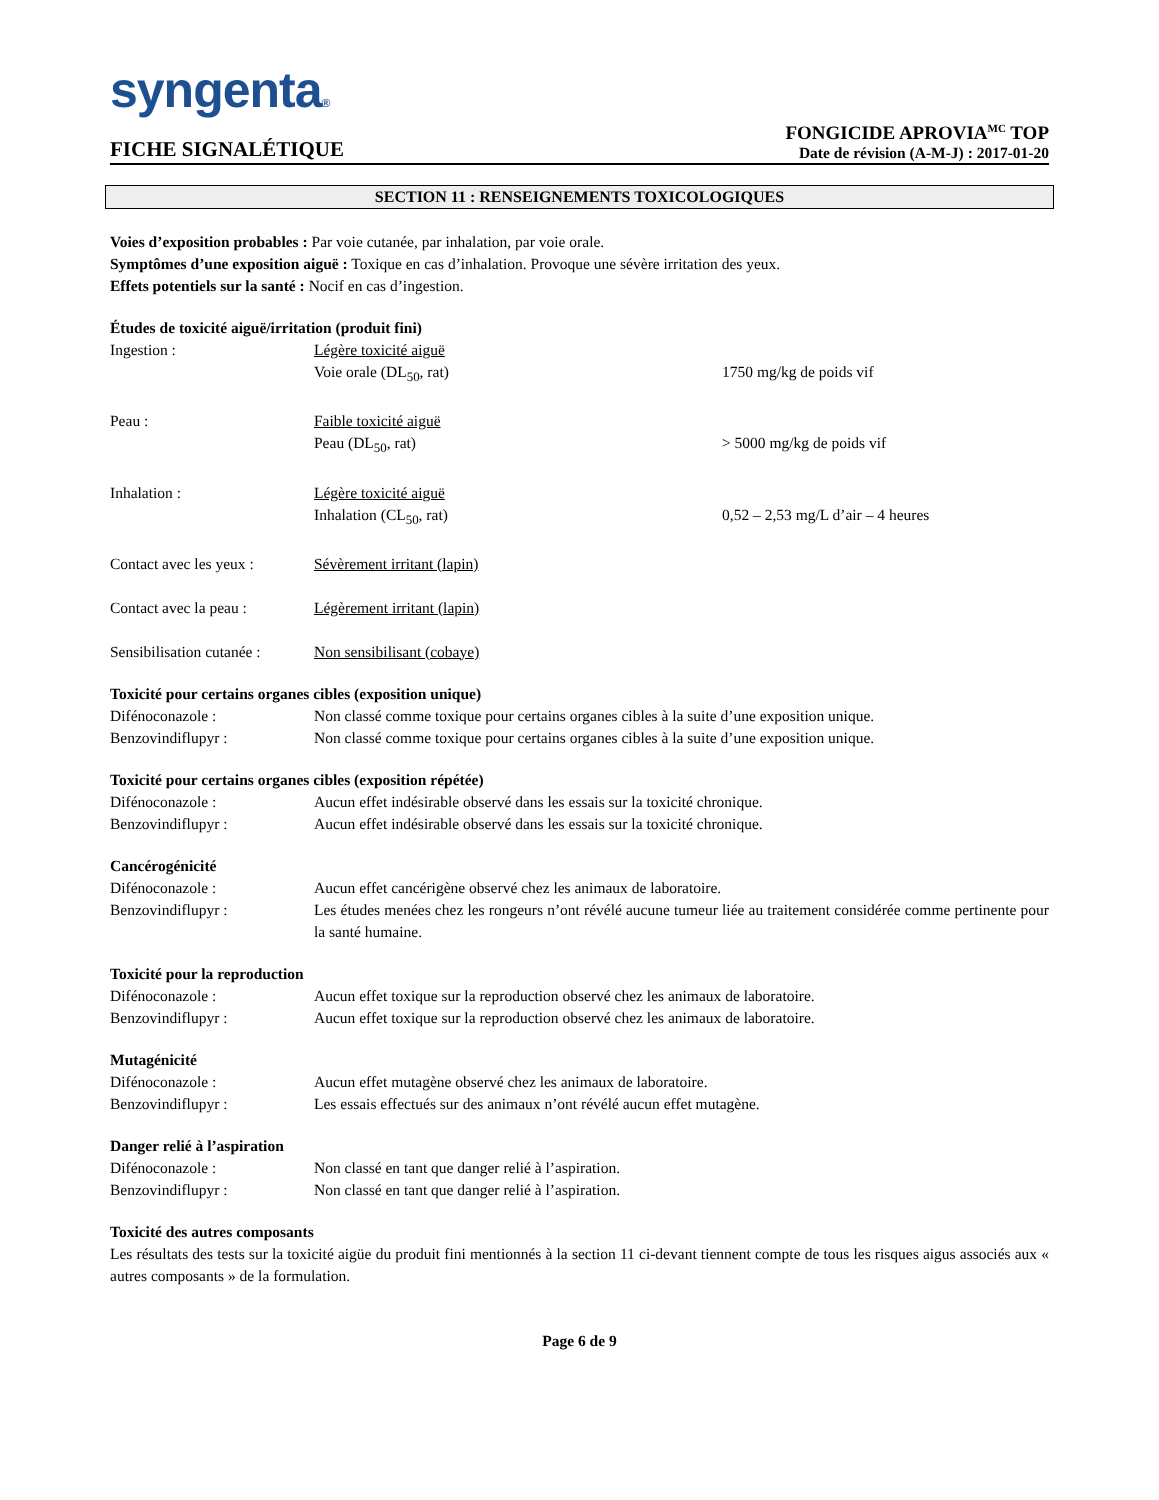syngenta®
FICHE SIGNALÉTIQUE
FONGICIDE APROVIA<sup>MC</sup> TOP
Date de révision (A-M-J) : 2017-01-20
SECTION 11 : RENSEIGNEMENTS TOXICOLOGIQUES
Voies d’exposition probables : Par voie cutanée, par inhalation, par voie orale.
Symptômes d’une exposition aiguë : Toxique en cas d’inhalation. Provoque une sévère irritation des yeux.
Effets potentiels sur la santé : Nocif en cas d’ingestion.
Études de toxicité aiguë/irritation (produit fini)
Ingestion : Légère toxicité aiguë
Voie orale (DL<sub>50</sub>, rat)
1750 mg/kg de poids vif
Peau : Faible toxicité aiguë
Peau (DL<sub>50</sub>, rat)
> 5000 mg/kg de poids vif
Inhalation : Légère toxicité aiguë
Inhalation (CL<sub>50</sub>, rat)
0,52 – 2,53 mg/L d’air – 4 heures
Contact avec les yeux :
Sévèrement irritant (lapin)
Contact avec la peau :
Légèrement irritant (lapin)
Sensibilisation cutanée :
Non sensibilisant (cobaye)
Toxicité pour certains organes cibles (exposition unique)
Difénoconazole : Non classé comme toxique pour certains organes cibles à la suite d’une exposition unique.
Benzovindiflupyr : Non classé comme toxique pour certains organes cibles à la suite d’une exposition unique.
Toxicité pour certains organes cibles (exposition répétée)
Difénoconazole : Aucun effet indésirable observé dans les essais sur la toxicité chronique.
Benzovindiflupyr : Aucun effet indésirable observé dans les essais sur la toxicité chronique.
Cancérogénicité
Difénoconazole : Aucun effet cancérigène observé chez les animaux de laboratoire.
Benzovindiflupyr : Les études menées chez les rongeurs n’ont révélé aucune tumeur liée au traitement considérée comme pertinente pour la santé humaine.
Toxicité pour la reproduction
Difénoconazole : Aucun effet toxique sur la reproduction observé chez les animaux de laboratoire.
Benzovindiflupyr : Aucun effet toxique sur la reproduction observé chez les animaux de laboratoire.
Mutagénicité
Difénoconazole : Aucun effet mutagène observé chez les animaux de laboratoire.
Benzovindiflupyr : Les essais effectués sur des animaux n’ont révélé aucun effet mutagène.
Danger relié à l’aspiration
Difénoconazole : Non classé en tant que danger relié à l’aspiration.
Benzovindiflupyr : Non classé en tant que danger relié à l’aspiration.
Toxicité des autres composants
Les résultats des tests sur la toxicité aigüe du produit fini mentionnés à la section 11 ci-devant tiennent compte de tous les risques aigus associés aux « autres composants » de la formulation.
Page 6 de 9